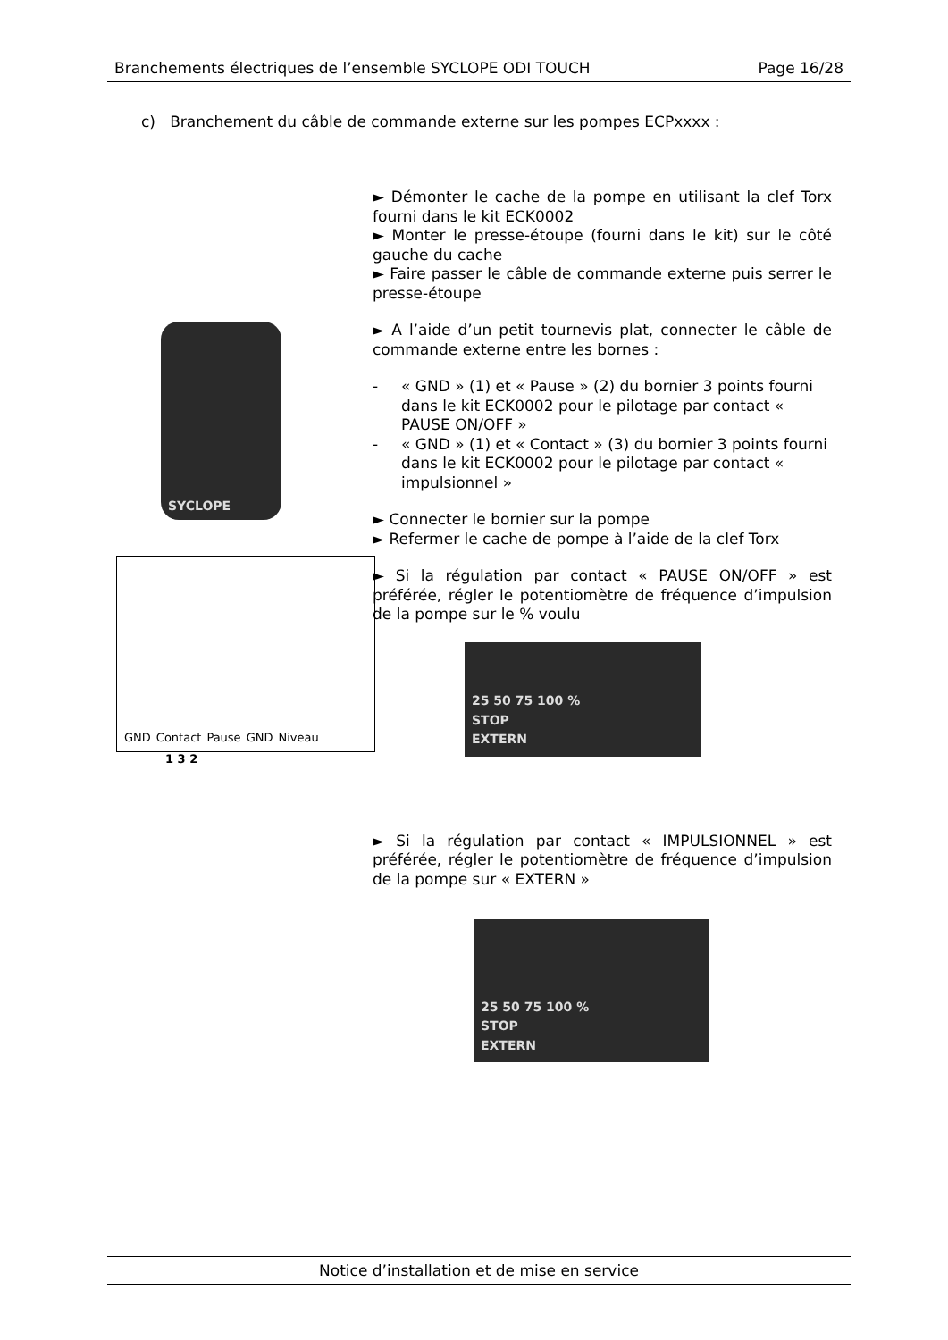Branchements électriques de l’ensemble SYCLOPE ODI TOUCH Page 16/28
c) Branchement du câble de commande externe sur les pompes ECPxxxx :
SYCLOPE
GND Contact Pause GND Niveau
1 3 2
► Démonter le cache de la pompe en utilisant la clef Torx fourni dans le kit ECK0002
► Monter le presse-étoupe (fourni dans le kit) sur le côté gauche du cache
► Faire passer le câble de commande externe puis serrer le presse-étoupe
► A l’aide d’un petit tournevis plat, connecter le câble de commande externe entre les bornes :
- « GND » (1) et « Pause » (2) du bornier 3 points fourni dans le kit ECK0002 pour le pilotage par contact « PAUSE ON/OFF »
- « GND » (1) et « Contact » (3) du bornier 3 points fourni dans le kit ECK0002 pour le pilotage par contact « impulsionnel »
► Connecter le bornier sur la pompe
► Refermer le cache de pompe à l’aide de la clef Torx
► Si la régulation par contact « PAUSE ON/OFF » est préférée, régler le potentiomètre de fréquence d’impulsion de la pompe sur le % voulu
25 50 75 100 %
STOP
EXTERN
► Si la régulation par contact « IMPULSIONNEL » est préférée, régler le potentiomètre de fréquence d’impulsion de la pompe sur « EXTERN »
25 50 75 100 %
STOP
EXTERN
Notice d’installation et de mise en service